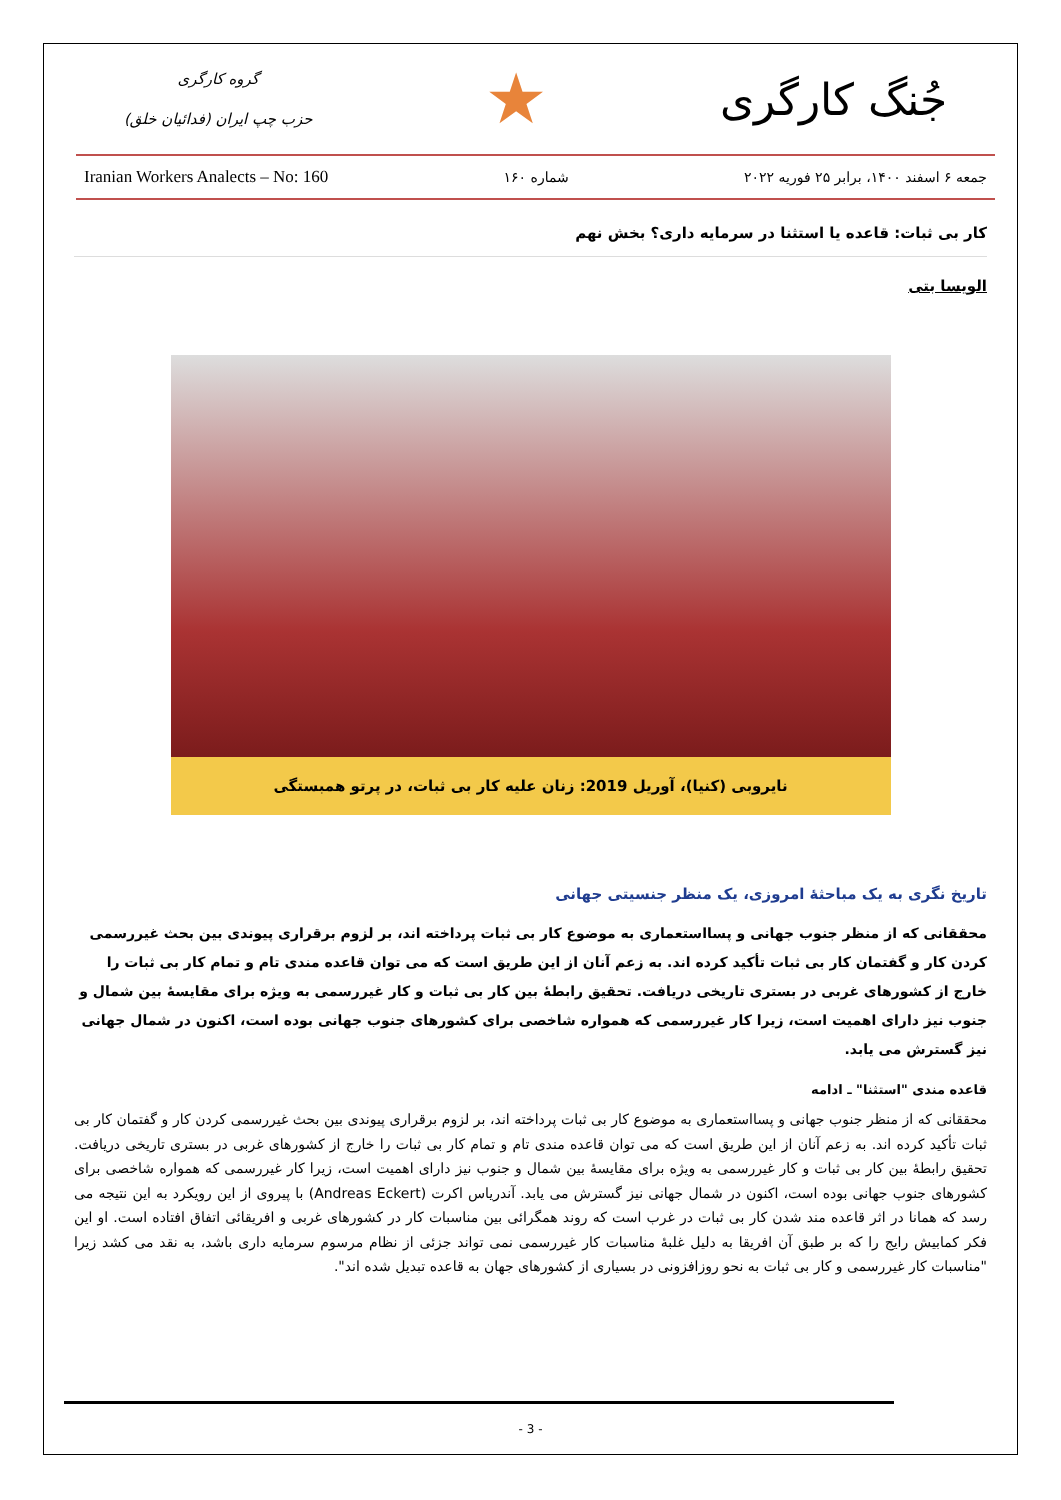گروه کارگری
حزب چپ ایران (فدائیان خلق)
★
جُنگ کارگری
Iranian Workers Analects – No: 160 شماره ۱۶۰ جمعه ۶ اسفند ۱۴۰۰، برابر ۲۵ فوریه ۲۰۲۲
کار بی ثبات: قاعده یا استثنا در سرمایه داری؟ بخش نهم
الویسا بتی
نایروبی (کنیا)، آوریل 2019: زنان علیه کار بی ثبات، در پرتو همبستگی
تاریخ نگری به یک مباحثهٔ امروزی، یک منظر جنسیتی جهانی
محققانی که از منظر جنوب جهانی و پسااستعماری به موضوع کار بی ثبات پرداخته اند، بر لزوم برقراری پیوندی بین بحث غیررسمی کردن کار و گفتمان کار بی ثبات تأکید کرده اند. به زعم آنان از این طریق است که می توان قاعده مندی تام و تمام کار بی ثبات را خارج از کشورهای غربی در بستری تاریخی دریافت. تحقیق رابطهٔ بین کار بی ثبات و کار غیررسمی به ویژه برای مقایسهٔ بین شمال و جنوب نیز دارای اهمیت است، زیرا کار غیررسمی که همواره شاخصی برای کشورهای جنوب جهانی بوده است، اکنون در شمال جهانی نیز گسترش می یابد.
قاعده مندی "استثنا" ـ ادامه
محققانی که از منظر جنوب جهانی و پسااستعماری به موضوع کار بی ثبات پرداخته اند، بر لزوم برقراری پیوندی بین بحث غیررسمی کردن کار و گفتمان کار بی ثبات تأکید کرده اند. به زعم آنان از این طریق است که می توان قاعده مندی تام و تمام کار بی ثبات را خارج از کشورهای غربی در بستری تاریخی دریافت. تحقیق رابطهٔ بین کار بی ثبات و کار غیررسمی به ویژه برای مقایسهٔ بین شمال و جنوب نیز دارای اهمیت است، زیرا کار غیررسمی که همواره شاخصی برای کشورهای جنوب جهانی بوده است، اکنون در شمال جهانی نیز گسترش می یابد. آندریاس اکرت (Andreas Eckert) با پیروی از این رویکرد به این نتیجه می رسد که همانا در اثر قاعده مند شدن کار بی ثبات در غرب است که روند همگرائی بین مناسبات کار در کشورهای غربی و افریقائی اتفاق افتاده است. او این فکر کمابیش رایج را که بر طبق آن افریقا به دلیل غلبهٔ مناسبات کار غیررسمی نمی تواند جزئی از نظام مرسوم سرمایه داری باشد، به نقد می کشد زیرا "مناسبات کار غیررسمی و کار بی ثبات به نحو روزافزونی در بسیاری از کشورهای جهان به قاعده تبدیل شده اند".
- 3 -